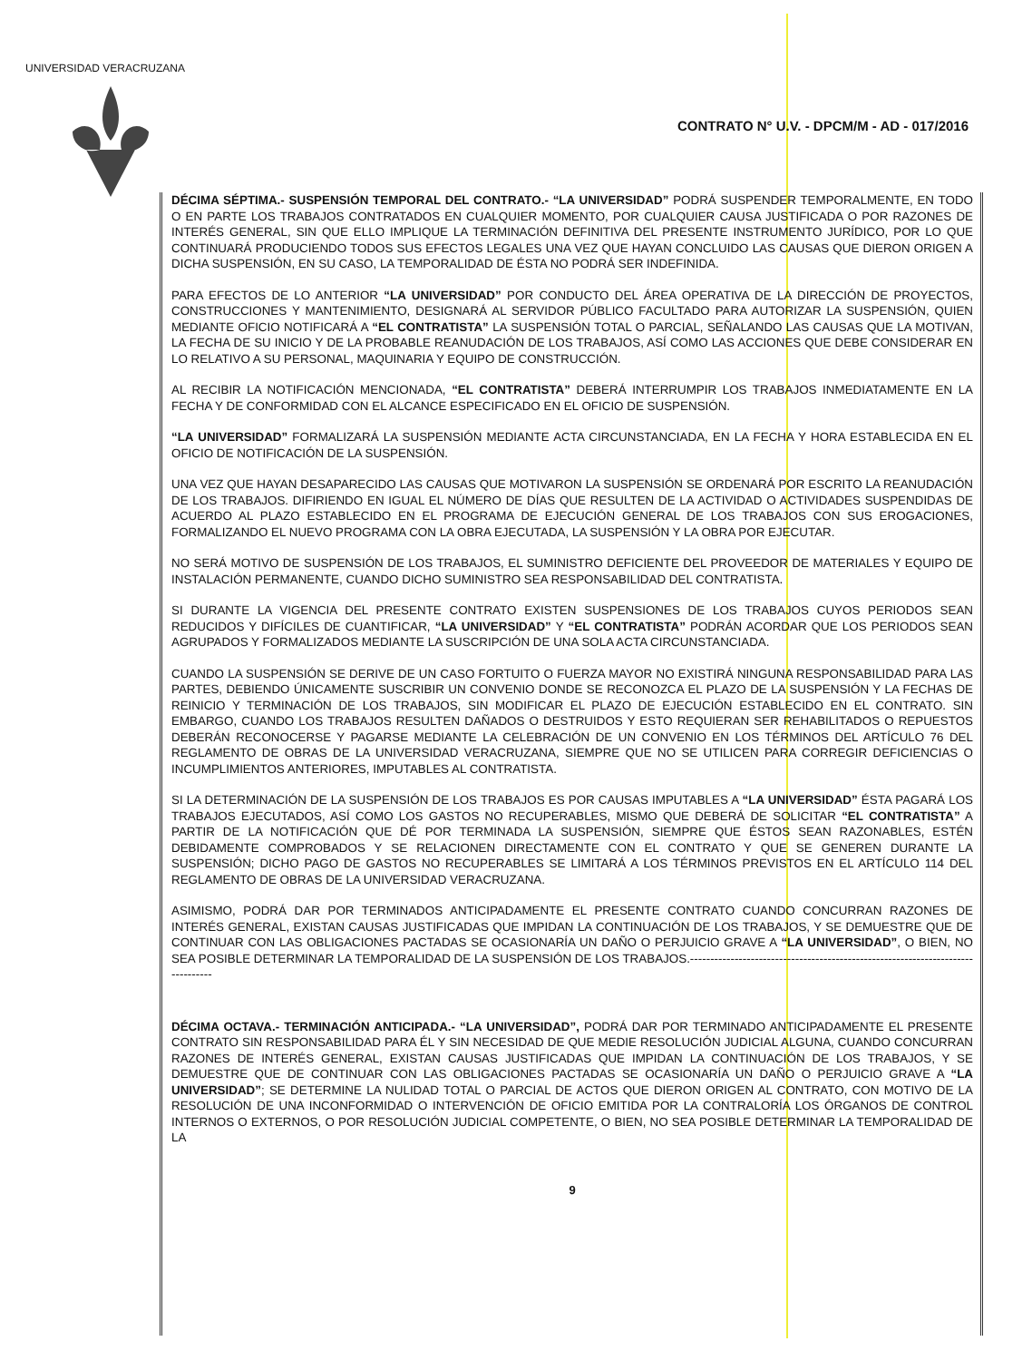UNIVERSIDAD VERACRUZANA
CONTRATO N° U.V. - DPCM/M - AD - 017/2016
DÉCIMA SÉPTIMA.- SUSPENSIÓN TEMPORAL DEL CONTRATO.- “LA UNIVERSIDAD” PODRÁ SUSPENDER TEMPORALMENTE, EN TODO O EN PARTE LOS TRABAJOS CONTRATADOS EN CUALQUIER MOMENTO, POR CUALQUIER CAUSA JUSTIFICADA O POR RAZONES DE INTERÉS GENERAL, SIN QUE ELLO IMPLIQUE LA TERMINACIÓN DEFINITIVA DEL PRESENTE INSTRUMENTO JURÍDICO, POR LO QUE CONTINUARÁ PRODUCIENDO TODOS SUS EFECTOS LEGALES UNA VEZ QUE HAYAN CONCLUIDO LAS CAUSAS QUE DIERON ORIGEN A DICHA SUSPENSIÓN, EN SU CASO, LA TEMPORALIDAD DE ÉSTA NO PODRÁ SER INDEFINIDA.
PARA EFECTOS DE LO ANTERIOR “LA UNIVERSIDAD” POR CONDUCTO DEL ÁREA OPERATIVA DE LA DIRECCIÓN DE PROYECTOS, CONSTRUCCIONES Y MANTENIMIENTO, DESIGNARÁ AL SERVIDOR PÚBLICO FACULTADO PARA AUTORIZAR LA SUSPENSIÓN, QUIEN MEDIANTE OFICIO NOTIFICARÁ A “EL CONTRATISTA” LA SUSPENSIÓN TOTAL O PARCIAL, SEÑALANDO LAS CAUSAS QUE LA MOTIVAN, LA FECHA DE SU INICIO Y DE LA PROBABLE REANUDACIÓN DE LOS TRABAJOS, ASÍ COMO LAS ACCIONES QUE DEBE CONSIDERAR EN LO RELATIVO A SU PERSONAL, MAQUINARIA Y EQUIPO DE CONSTRUCCIÓN.
AL RECIBIR LA NOTIFICACIÓN MENCIONADA, “EL CONTRATISTA” DEBERÁ INTERRUMPIR LOS TRABAJOS INMEDIATAMENTE EN LA FECHA Y DE CONFORMIDAD CON EL ALCANCE ESPECIFICADO EN EL OFICIO DE SUSPENSIÓN.
“LA UNIVERSIDAD” FORMALIZARÁ LA SUSPENSIÓN MEDIANTE ACTA CIRCUNSTANCIADA, EN LA FECHA Y HORA ESTABLECIDA EN EL OFICIO DE NOTIFICACIÓN DE LA SUSPENSIÓN.
UNA VEZ QUE HAYAN DESAPARECIDO LAS CAUSAS QUE MOTIVARON LA SUSPENSIÓN SE ORDENARÁ POR ESCRITO LA REANUDACIÓN DE LOS TRABAJOS. DIFIRIENDO EN IGUAL EL NÚMERO DE DÍAS QUE RESULTEN DE LA ACTIVIDAD O ACTIVIDADES SUSPENDIDAS DE ACUERDO AL PLAZO ESTABLECIDO EN EL PROGRAMA DE EJECUCIÓN GENERAL DE LOS TRABAJOS CON SUS EROGACIONES, FORMALIZANDO EL NUEVO PROGRAMA CON LA OBRA EJECUTADA, LA SUSPENSIÓN Y LA OBRA POR EJECUTAR.
NO SERÁ MOTIVO DE SUSPENSIÓN DE LOS TRABAJOS, EL SUMINISTRO DEFICIENTE DEL PROVEEDOR DE MATERIALES Y EQUIPO DE INSTALACIÓN PERMANENTE, CUANDO DICHO SUMINISTRO SEA RESPONSABILIDAD DEL CONTRATISTA.
SI DURANTE LA VIGENCIA DEL PRESENTE CONTRATO EXISTEN SUSPENSIONES DE LOS TRABAJOS CUYOS PERIODOS SEAN REDUCIDOS Y DIFÍCILES DE CUANTIFICAR, “LA UNIVERSIDAD” Y “EL CONTRATISTA” PODRÁN ACORDAR QUE LOS PERIODOS SEAN AGRUPADOS Y FORMALIZADOS MEDIANTE LA SUSCRIPCIÓN DE UNA SOLA ACTA CIRCUNSTANCIADA.
CUANDO LA SUSPENSIÓN SE DERIVE DE UN CASO FORTUITO O FUERZA MAYOR NO EXISTIRÁ NINGUNA RESPONSABILIDAD PARA LAS PARTES, DEBIENDO ÚNICAMENTE SUSCRIBIR UN CONVENIO DONDE SE RECONOZCA EL PLAZO DE LA SUSPENSIÓN Y LA FECHAS DE REINICIO Y TERMINACIÓN DE LOS TRABAJOS, SIN MODIFICAR EL PLAZO DE EJECUCIÓN ESTABLECIDO EN EL CONTRATO. SIN EMBARGO, CUANDO LOS TRABAJOS RESULTEN DAÑADOS O DESTRUIDOS Y ESTO REQUIERAN SER REHABILITADOS O REPUESTOS DEBERÁN RECONOCERSE Y PAGARSE MEDIANTE LA CELEBRACIÓN DE UN CONVENIO EN LOS TÉRMINOS DEL ARTÍCULO 76 DEL REGLAMENTO DE OBRAS DE LA UNIVERSIDAD VERACRUZANA, SIEMPRE QUE NO SE UTILICEN PARA CORREGIR DEFICIENCIAS O INCUMPLIMIENTOS ANTERIORES, IMPUTABLES AL CONTRATISTA.
SI LA DETERMINACIÓN DE LA SUSPENSIÓN DE LOS TRABAJOS ES POR CAUSAS IMPUTABLES A “LA UNIVERSIDAD” ÉSTA PAGARÁ LOS TRABAJOS EJECUTADOS, ASÍ COMO LOS GASTOS NO RECUPERABLES, MISMO QUE DEBERÁ DE SOLICITAR “EL CONTRATISTA” A PARTIR DE LA NOTIFICACIÓN QUE DÉ POR TERMINADA LA SUSPENSIÓN, SIEMPRE QUE ÉSTOS SEAN RAZONABLES, ESTÉN DEBIDAMENTE COMPROBADOS Y SE RELACIONEN DIRECTAMENTE CON EL CONTRATO Y QUE SE GENEREN DURANTE LA SUSPENSIÓN; DICHO PAGO DE GASTOS NO RECUPERABLES SE LIMITARÁ A LOS TÉRMINOS PREVISTOS EN EL ARTÍCULO 114 DEL REGLAMENTO DE OBRAS DE LA UNIVERSIDAD VERACRUZANA.
ASIMISMO, PODRÁ DAR POR TERMINADOS ANTICIPADAMENTE EL PRESENTE CONTRATO CUANDO CONCURRAN RAZONES DE INTERÉS GENERAL, EXISTAN CAUSAS JUSTIFICADAS QUE IMPIDAN LA CONTINUACIÓN DE LOS TRABAJOS, Y SE DEMUESTRE QUE DE CONTINUAR CON LAS OBLIGACIONES PACTADAS SE OCASIONARÍA UN DAÑO O PERJUICIO GRAVE A “LA UNIVERSIDAD”, O BIEN, NO SEA POSIBLE DETERMINAR LA TEMPORALIDAD DE LA SUSPENSIÓN DE LOS TRABAJOS.--------------------------------------------------------------------------------
DÉCIMA OCTAVA.- TERMINACIÓN ANTICIPADA.- “LA UNIVERSIDAD”, PODRÁ DAR POR TERMINADO ANTICIPADAMENTE EL PRESENTE CONTRATO SIN RESPONSABILIDAD PARA ÉL Y SIN NECESIDAD DE QUE MEDIE RESOLUCIÓN JUDICIAL ALGUNA, CUANDO CONCURRAN RAZONES DE INTERÉS GENERAL, EXISTAN CAUSAS JUSTIFICADAS QUE IMPIDAN LA CONTINUACIÓN DE LOS TRABAJOS, Y SE DEMUESTRE QUE DE CONTINUAR CON LAS OBLIGACIONES PACTADAS SE OCASIONARÍA UN DAÑO O PERJUICIO GRAVE A “LA UNIVERSIDAD”; SE DETERMINE LA NULIDAD TOTAL O PARCIAL DE ACTOS QUE DIERON ORIGEN AL CONTRATO, CON MOTIVO DE LA RESOLUCIÓN DE UNA INCONFORMIDAD O INTERVENCIÓN DE OFICIO EMITIDA POR LA CONTRALORÍA LOS ÓRGANOS DE CONTROL INTERNOS O EXTERNOS, O POR RESOLUCIÓN JUDICIAL COMPETENTE, O BIEN, NO SEA POSIBLE DETERMINAR LA TEMPORALIDAD DE LA
9